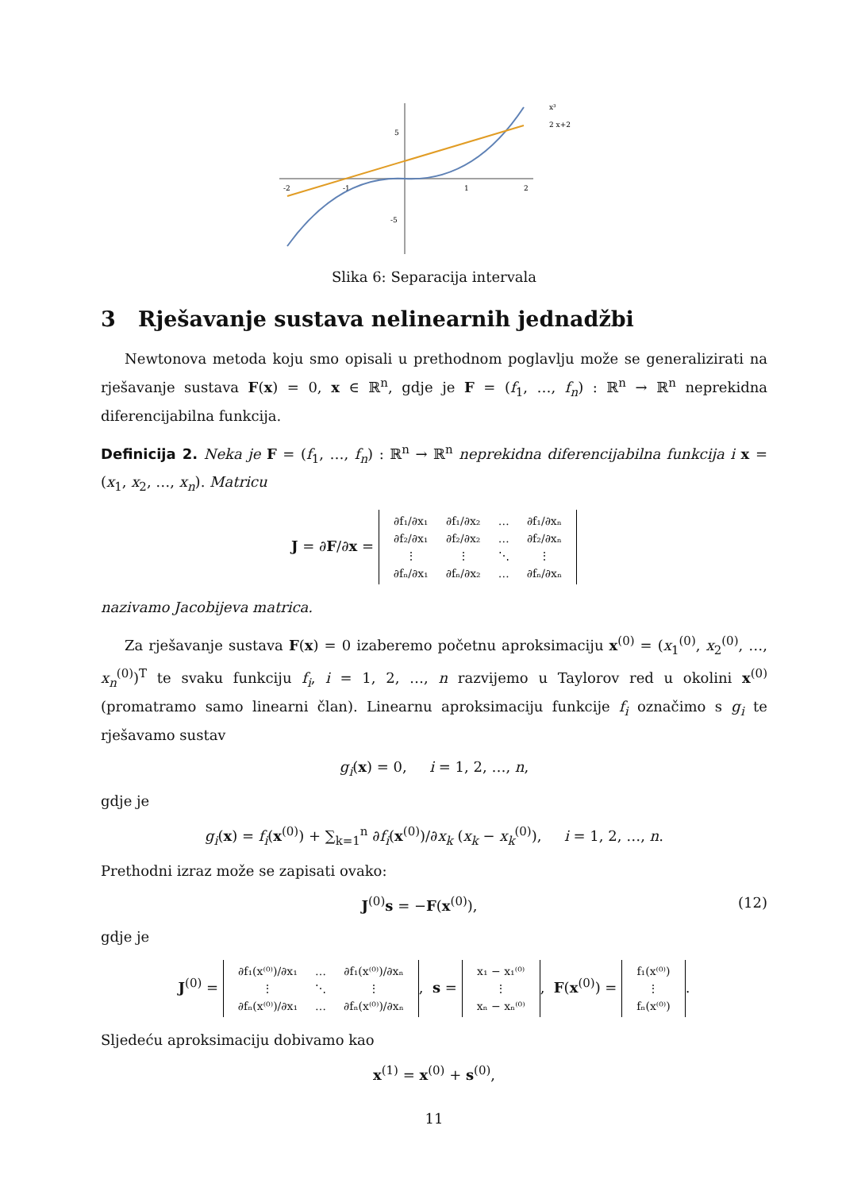-2
-1
1
2
5
-5
x³
2 x+2
Slika 6: Separacija intervala
3 Rješavanje sustava nelinearnih jednadžbi
Newtonova metoda koju smo opisali u prethodnom poglavlju može se generalizirati na rješavanje sustava F(x) = 0, x ∈ ℝ<sup>n</sup>, gdje je F = (f<sub>1</sub>, …, f<sub>n</sub>) : ℝ<sup>n</sup> → ℝ<sup>n</sup> neprekidna diferencijabilna funkcija.
Definicija 2. Neka je F = (f<sub>1</sub>, …, f<sub>n</sub>) : ℝ<sup>n</sup> → ℝ<sup>n</sup> neprekidna diferencijabilna funkcija i x = (x<sub>1</sub>, x<sub>2</sub>, …, x<sub>n</sub>). Matricu
J = ∂F/∂x =
| ∂f₁/∂x₁ | ∂f₁/∂x₂ | … | ∂f₁/∂xₙ |
| ∂f₂/∂x₁ | ∂f₂/∂x₂ | … | ∂f₂/∂xₙ |
| ⋮ | ⋮ | ⋱ | ⋮ |
| ∂fₙ/∂x₁ | ∂fₙ/∂x₂ | … | ∂fₙ/∂xₙ |
nazivamo Jacobijeva matrica.
Za rješavanje sustava F(x) = 0 izaberemo početnu aproksimaciju x<sup>(0)</sup> = (x<sub>1</sub><sup>(0)</sup>, x<sub>2</sub><sup>(0)</sup>, …, x<sub>n</sub><sup>(0)</sup>)<sup>T</sup> te svaku funkciju f<sub>i</sub>, i = 1, 2, …, n razvijemo u Taylorov red u okolini x<sup>(0)</sup> (promatramo samo linearni član). Linearnu aproksimaciju funkcije f<sub>i</sub> označimo s g<sub>i</sub> te rješavamo sustav
g<sub>i</sub>(x) = 0, i = 1, 2, …, n,
gdje je
g<sub>i</sub>(x) = f<sub>i</sub>(x<sup>(0)</sup>) + ∑<sub>k=1</sub><sup>n</sup> ∂f<sub>i</sub>(x<sup>(0)</sup>)/∂x<sub>k</sub> (x<sub>k</sub> − x<sub>k</sub><sup>(0)</sup>), i = 1, 2, …, n.
Prethodni izraz može se zapisati ovako:
J<sup>(0)</sup>s = −F(x<sup>(0)</sup>), (12)
gdje je
J<sup>(0)</sup> =
| ∂f₁(x⁽⁰⁾)/∂x₁ | … | ∂f₁(x⁽⁰⁾)/∂xₙ |
| ⋮ | ⋱ | ⋮ |
| ∂fₙ(x⁽⁰⁾)/∂x₁ | … | ∂fₙ(x⁽⁰⁾)/∂xₙ |
, s =
| x₁ − x₁⁽⁰⁾ |
| ⋮ |
| xₙ − xₙ⁽⁰⁾ |
, F(x<sup>(0)</sup>) =
| f₁(x⁽⁰⁾) |
| ⋮ |
| fₙ(x⁽⁰⁾) |
.
Sljedeću aproksimaciju dobivamo kao
x<sup>(1)</sup> = x<sup>(0)</sup> + s<sup>(0)</sup>,
11